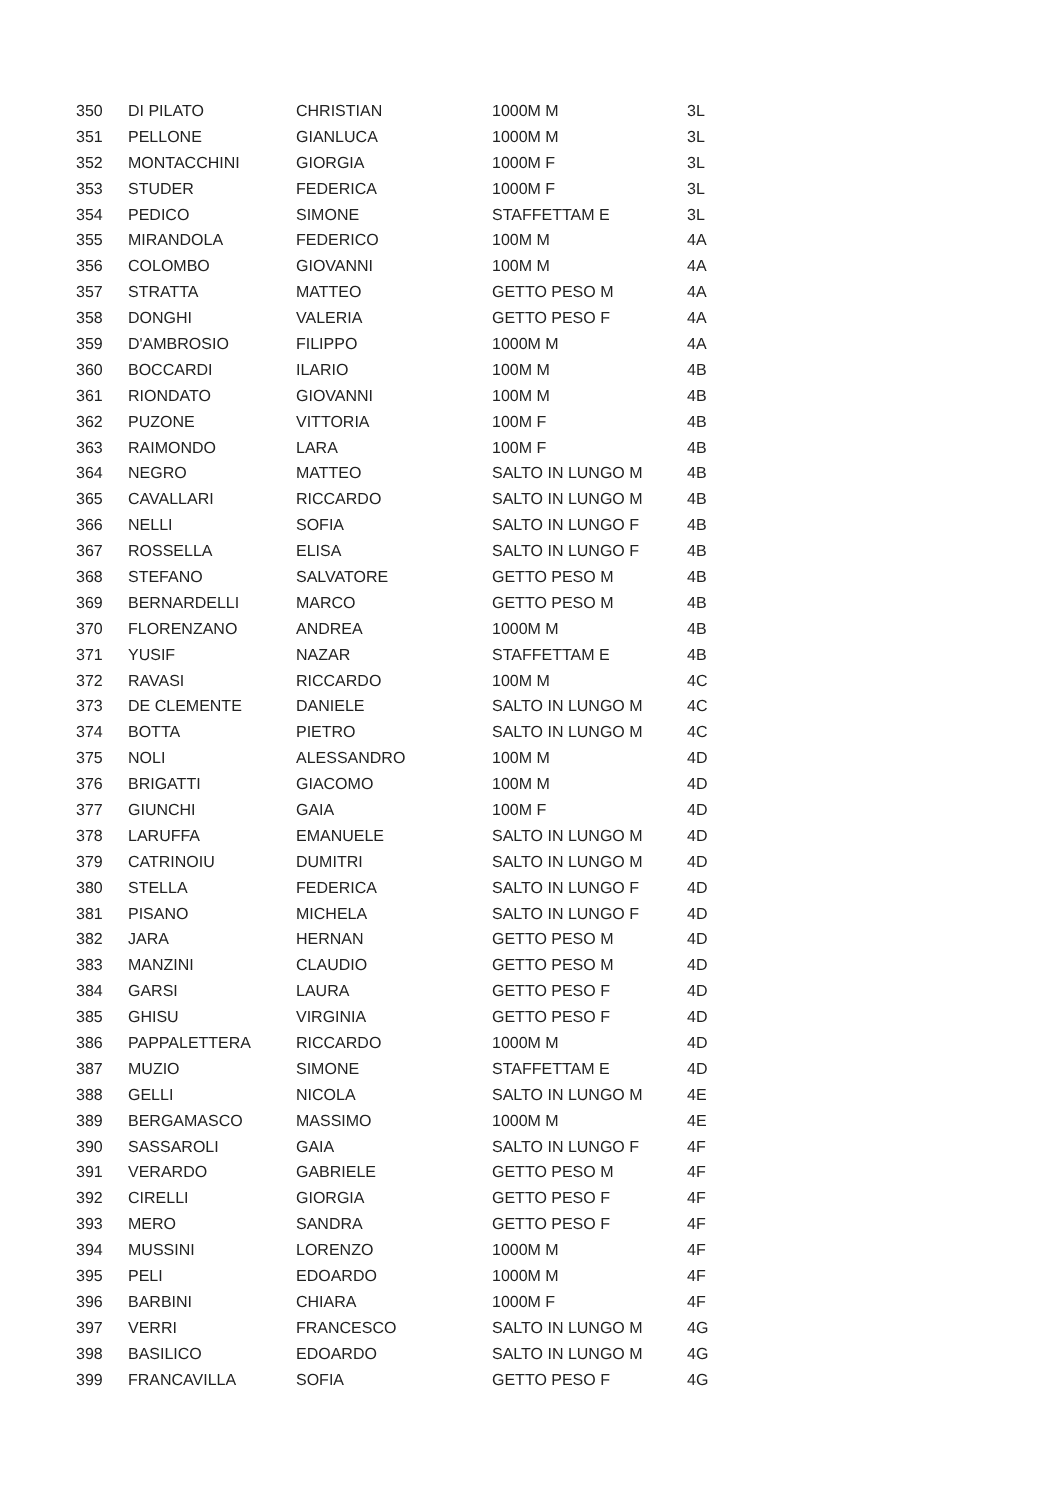| 350 | DI PILATO | CHRISTIAN | 1000M M | 3L |
| 351 | PELLONE | GIANLUCA | 1000M M | 3L |
| 352 | MONTACCHINI | GIORGIA | 1000M F | 3L |
| 353 | STUDER | FEDERICA | 1000M F | 3L |
| 354 | PEDICO | SIMONE | STAFFETTAM E | 3L |
| 355 | MIRANDOLA | FEDERICO | 100M M | 4A |
| 356 | COLOMBO | GIOVANNI | 100M M | 4A |
| 357 | STRATTA | MATTEO | GETTO PESO M | 4A |
| 358 | DONGHI | VALERIA | GETTO PESO F | 4A |
| 359 | D'AMBROSIO | FILIPPO | 1000M M | 4A |
| 360 | BOCCARDI | ILARIO | 100M M | 4B |
| 361 | RIONDATO | GIOVANNI | 100M M | 4B |
| 362 | PUZONE | VITTORIA | 100M F | 4B |
| 363 | RAIMONDO | LARA | 100M F | 4B |
| 364 | NEGRO | MATTEO | SALTO IN LUNGO M | 4B |
| 365 | CAVALLARI | RICCARDO | SALTO IN LUNGO M | 4B |
| 366 | NELLI | SOFIA | SALTO IN LUNGO F | 4B |
| 367 | ROSSELLA | ELISA | SALTO IN LUNGO F | 4B |
| 368 | STEFANO | SALVATORE | GETTO PESO M | 4B |
| 369 | BERNARDELLI | MARCO | GETTO PESO M | 4B |
| 370 | FLORENZANO | ANDREA | 1000M M | 4B |
| 371 | YUSIF | NAZAR | STAFFETTAM E | 4B |
| 372 | RAVASI | RICCARDO | 100M M | 4C |
| 373 | DE CLEMENTE | DANIELE | SALTO IN LUNGO M | 4C |
| 374 | BOTTA | PIETRO | SALTO IN LUNGO M | 4C |
| 375 | NOLI | ALESSANDRO | 100M M | 4D |
| 376 | BRIGATTI | GIACOMO | 100M M | 4D |
| 377 | GIUNCHI | GAIA | 100M F | 4D |
| 378 | LARUFFA | EMANUELE | SALTO IN LUNGO M | 4D |
| 379 | CATRINOIU | DUMITRI | SALTO IN LUNGO M | 4D |
| 380 | STELLA | FEDERICA | SALTO IN LUNGO F | 4D |
| 381 | PISANO | MICHELA | SALTO IN LUNGO F | 4D |
| 382 | JARA | HERNAN | GETTO PESO M | 4D |
| 383 | MANZINI | CLAUDIO | GETTO PESO M | 4D |
| 384 | GARSI | LAURA | GETTO PESO F | 4D |
| 385 | GHISU | VIRGINIA | GETTO PESO F | 4D |
| 386 | PAPPALETTERA | RICCARDO | 1000M M | 4D |
| 387 | MUZIO | SIMONE | STAFFETTAM E | 4D |
| 388 | GELLI | NICOLA | SALTO IN LUNGO M | 4E |
| 389 | BERGAMASCO | MASSIMO | 1000M M | 4E |
| 390 | SASSAROLI | GAIA | SALTO IN LUNGO F | 4F |
| 391 | VERARDO | GABRIELE | GETTO PESO M | 4F |
| 392 | CIRELLI | GIORGIA | GETTO PESO F | 4F |
| 393 | MERO | SANDRA | GETTO PESO F | 4F |
| 394 | MUSSINI | LORENZO | 1000M M | 4F |
| 395 | PELI | EDOARDO | 1000M M | 4F |
| 396 | BARBINI | CHIARA | 1000M F | 4F |
| 397 | VERRI | FRANCESCO | SALTO IN LUNGO M | 4G |
| 398 | BASILICO | EDOARDO | SALTO IN LUNGO M | 4G |
| 399 | FRANCAVILLA | SOFIA | GETTO PESO F | 4G |